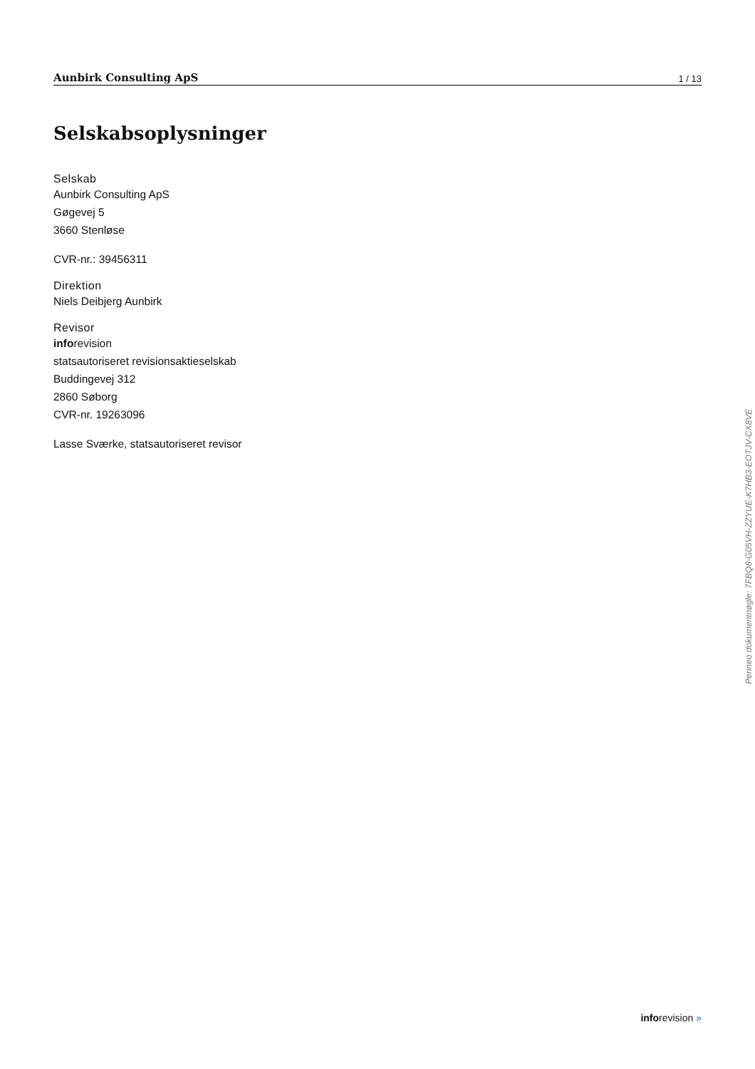Aunbirk Consulting ApS 1 / 13
Selskabsoplysninger
Selskab
Aunbirk Consulting ApS
Gøgevej 5
3660 Stenløse
CVR-nr.: 39456311
Direktion
Niels Deibjerg Aunbirk
Revisor
inforevision
statsautoriseret revisionsaktieselskab
Buddingevej 312
2860 Søborg
CVR-nr. 19263096
Lasse Sværke, statsautoriseret revisor
Penneo dokumentnøgle: 7FBQ8-G05VH-ZZYUE-K7HB3-EOTJV-CX8VE
inforevision »